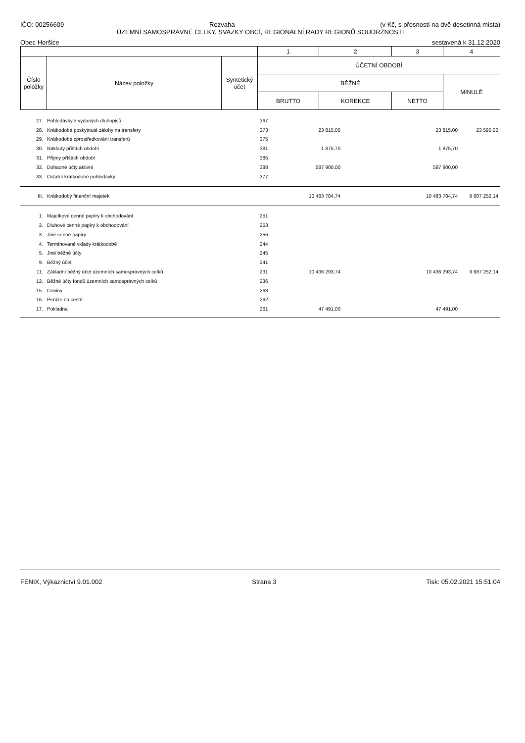IČO: 00256609 Rozvaha (v Kč, s přesností na dvě desetinná místa)
ÚZEMNÍ SAMOSPRÁVNÉ CELKY, SVAZKY OBCÍ, REGIONÁLNÍ RADY REGIONŮ SOUDRŽNOSTI
Obec Horšice sestavená k 31.12.2020
| | | | 1 | 2 | 3 | 4 |
| Číslo položky | Název položky | Syntetický účet | ÚČETNÍ OBDOBÍ | | | |
| | | | BĚŽNÉ | | | MINULÉ |
| | | | BRUTTO | KOREKCE | NETTO | |
| 27. | Pohledávky z vydaných dluhopisů | 367 | | | | |
| 28. | Krátkodobé poskytnuté zálohy na transfery | 373 | 23 815,00 | | 23 815,00 | 23 595,00 |
| 29. | Krátkodobé zprostředkování transferů | 375 | | | | |
| 30. | Náklady příštích období | 381 | 1 875,70 | | 1 875,70 | |
| 31. | Příjmy příštích období | 385 | | | | |
| 32. | Dohadné účty aktivní | 388 | 587 900,00 | | 587 900,00 | |
| 33. | Ostatní krátkodobé pohledávky | 377 | | | | |
| III. | Krátkodobý finanční majetek | | 10 483 784,74 | | 10 483 784,74 | 9 687 252,14 |
| 1. | Majetkové cenné papíry k obchodování | 251 | | | | |
| 2. | Dluhové cenné papíry k obchodování | 253 | | | | |
| 3. | Jiné cenné papíry | 256 | | | | |
| 4. | Termínované vklady krátkodobé | 244 | | | | |
| 5. | Jiné běžné účty | 245 | | | | |
| 9. | Běžný účet | 241 | | | | |
| 11. | Základní běžný účet územních samosprávných celků | 231 | 10 436 293,74 | | 10 436 293,74 | 9 687 252,14 |
| 12. | Běžné účty fondů územních samosprávných celků | 236 | | | | |
| 15. | Ceniny | 263 | | | | |
| 16. | Peníze na cestě | 262 | | | | |
| 17. | Pokladna | 261 | 47 491,00 | | 47 491,00 | |
FENIX, Výkaznictví 9.01.002 Strana 3 Tisk: 05.02.2021 15:51:04